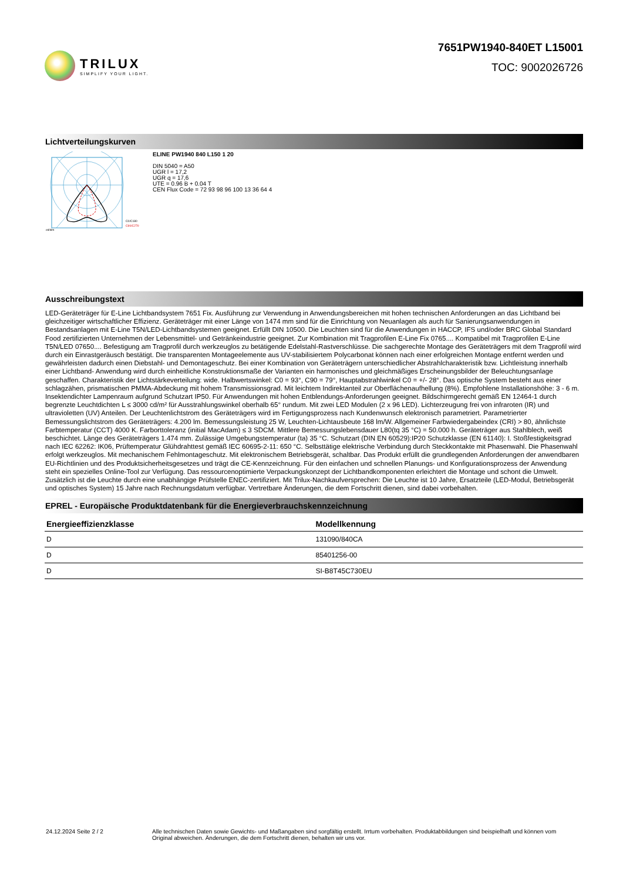TRILUX
SIMPLIFY YOUR LIGHT.
7651PW1940-840ET L15001
TOC: 9002026726
Lichtverteilungskurven
cd/klm
C0/C180
C90/C270
ELINE PW1940 840 L150 1 20
DIN 5040 = A50
UGR l = 17,2
UGR q = 17,6
UTE = 0.96 B + 0.04 T
CEN Flux Code = 72 93 98 96 100 13 36 64 4
Ausschreibungstext
LED-Geräteträger für E-Line Lichtbandsystem 7651 Fix. Ausführung zur Verwendung in Anwendungsbereichen mit hohen technischen Anforderungen an das Lichtband bei gleichzeitiger wirtschaftlicher Effizienz. Geräteträger mit einer Länge von 1474 mm sind für die Einrichtung von Neuanlagen als auch für Sanierungsanwendungen in Bestandsanlagen mit E-Line T5N/LED-Lichtbandsystemen geeignet. Erfüllt DIN 10500. Die Leuchten sind für die Anwendungen in HACCP, IFS und/oder BRC Global Standard Food zertifizierten Unternehmen der Lebensmittel- und Getränkeindustrie geeignet. Zur Kombination mit Tragprofilen E-Line Fix 0765.... Kompatibel mit Tragprofilen E-Line T5N/LED 07650.... Befestigung am Tragprofil durch werkzeuglos zu betätigende Edelstahl-Rastverschlüsse. Die sachgerechte Montage des Geräteträgers mit dem Tragprofil wird durch ein Einrastgeräusch bestätigt. Die transparenten Montageelemente aus UV-stabilisiertem Polycarbonat können nach einer erfolgreichen Montage entfernt werden und gewährleisten dadurch einen Diebstahl- und Demontageschutz. Bei einer Kombination von Geräteträgern unterschiedlicher Abstrahlcharakteristik bzw. Lichtleistung innerhalb einer Lichtband- Anwendung wird durch einheitliche Konstruktionsmaße der Varianten ein harmonisches und gleichmäßiges Erscheinungsbilder der Beleuchtungsanlage geschaffen. Charakteristik der Lichtstärkeverteilung: wide. Halbwertswinkel: C0 = 93°, C90 = 79°, Hauptabstrahlwinkel C0 = +/- 28°. Das optische System besteht aus einer schlagzähen, prismatischen PMMA-Abdeckung mit hohem Transmissionsgrad. Mit leichtem Indirektanteil zur Oberflächenaufhellung (8%). Empfohlene Installationshöhe: 3 - 6 m. Insektendichter Lampenraum aufgrund Schutzart IP50. Für Anwendungen mit hohen Entblendungs-Anforderungen geeignet. Bildschirmgerecht gemäß EN 12464-1 durch begrenzte Leuchtdichten L ≤ 3000 cd/m² für Ausstrahlungswinkel oberhalb 65° rundum. Mit zwei LED Modulen (2 x 96 LED). Lichterzeugung frei von infraroten (IR) und ultravioletten (UV) Anteilen. Der Leuchtenlichtstrom des Geräteträgers wird im Fertigungsprozess nach Kundenwunsch elektronisch parametriert. Parametrierter Bemessungslichtstrom des Geräteträgers: 4.200 lm. Bemessungsleistung 25 W, Leuchten-Lichtausbeute 168 lm/W. Allgemeiner Farbwiedergabeindex (CRI) > 80, ähnlichste Farbtemperatur (CCT) 4000 K. Farborttoleranz (initial MacAdam) ≤ 3 SDCM. Mittlere Bemessungslebensdauer L80(tq 35 °C) = 50.000 h. Geräteträger aus Stahlblech, weiß beschichtet. Länge des Geräteträgers 1.474 mm. Zulässige Umgebungstemperatur (ta) 35 °C. Schutzart (DIN EN 60529):IP20 Schutzklasse (EN 61140): I. Stoßfestigkeitsgrad nach IEC 62262: IK06, Prüftemperatur Glühdrahttest gemäß IEC 60695-2-11: 650 °C. Selbsttätige elektrische Verbindung durch Steckkontakte mit Phasenwahl. Die Phasenwahl erfolgt werkzeuglos. Mit mechanischem Fehlmontageschutz. Mit elektronischem Betriebsgerät, schaltbar. Das Produkt erfüllt die grundlegenden Anforderungen der anwendbaren EU-Richtlinien und des Produktsicherheitsgesetzes und trägt die CE-Kennzeichnung. Für den einfachen und schnellen Planungs- und Konfigurationsprozess der Anwendung steht ein spezielles Online-Tool zur Verfügung. Das ressourcenoptimierte Verpackungskonzept der Lichtbandkomponenten erleichtert die Montage und schont die Umwelt. Zusätzlich ist die Leuchte durch eine unabhängige Prüfstelle ENEC-zertifiziert. Mit Trilux-Nachkaufversprechen: Die Leuchte ist 10 Jahre, Ersatzteile (LED-Modul, Betriebsgerät und optisches System) 15 Jahre nach Rechnungsdatum verfügbar. Vertretbare Änderungen, die dem Fortschritt dienen, sind dabei vorbehalten.
EPREL - Europäische Produktdatenbank für die Energieverbrauchskennzeichnung
| Energieeffizienzklasse | Modellkennung |
| --- | --- |
| D | 131090/840CA |
| D | 85401256-00 |
| D | SI-B8T45C730EU |
24.12.2024 Seite 2 / 2 Alle technischen Daten sowie Gewichts- und Maßangaben sind sorgfältig erstellt. Irrtum vorbehalten. Produktabbildungen sind beispielhaft und können vom Original abweichen. Änderungen, die dem Fortschritt dienen, behalten wir uns vor.